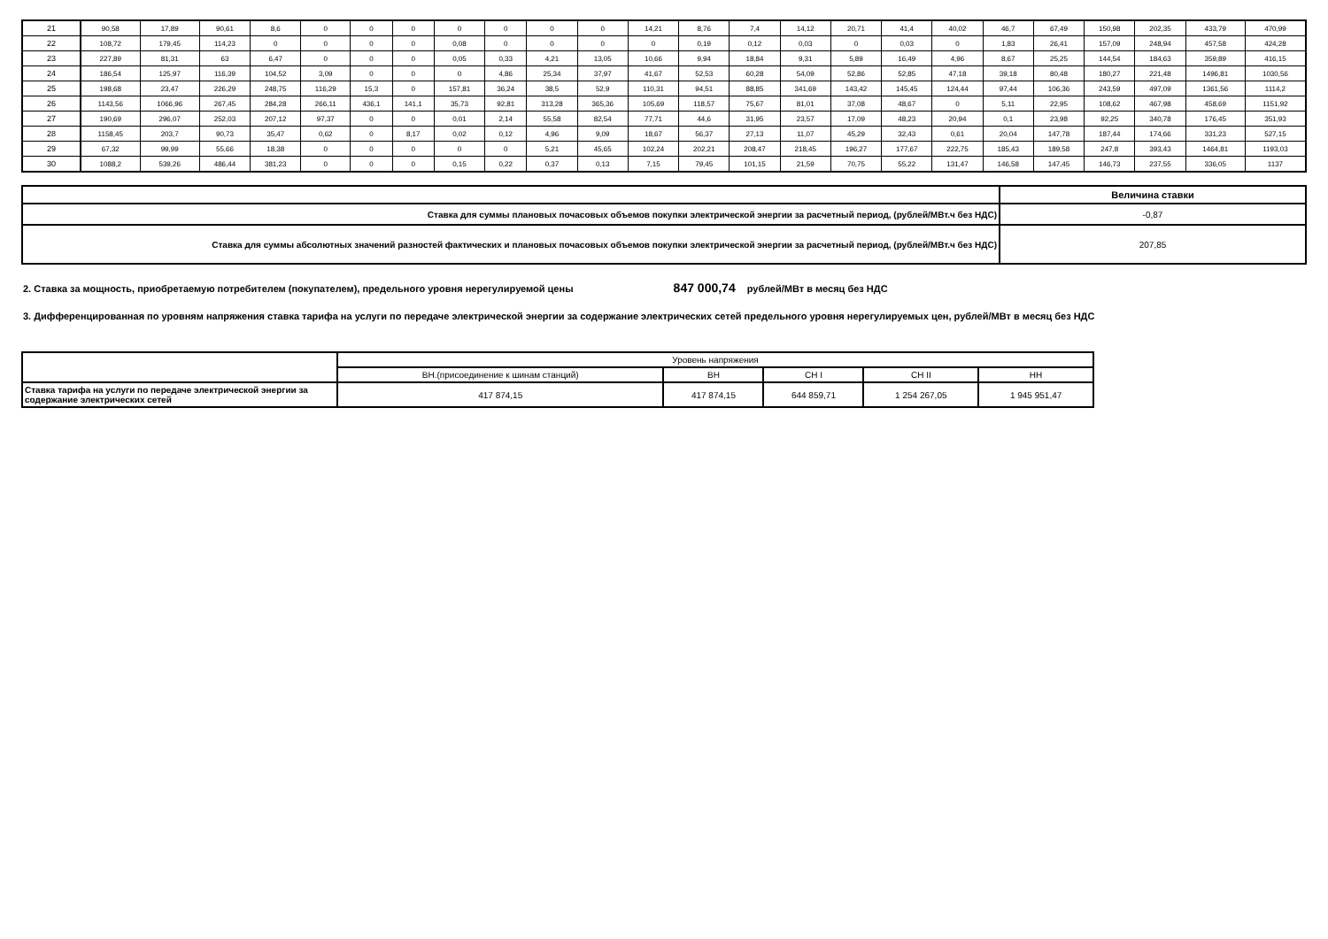| 21 | 90,58 | 17,89 | 90,61 | 8,6 | 0 | 0 | 0 | 0 | 0 | 0 | 0 | 14,21 | 8,76 | 7,4 | 14,12 | 20,71 | 41,4 | 40,02 | 46,7 | 67,49 | 150,98 | 202,35 | 433,79 | 470,99 |
| 22 | 108,72 | 179,45 | 114,23 | 0 | 0 | 0 | 0 | 0,08 | 0 | 0 | 0 | 0 | 0,19 | 0,12 | 0,03 | 0 | 0,03 | 0 | 1,83 | 26,41 | 157,09 | 248,94 | 457,58 | 424,28 |
| 23 | 227,89 | 81,31 | 63 | 6,47 | 0 | 0 | 0 | 0,05 | 0,33 | 4,21 | 13,05 | 10,66 | 9,94 | 18,84 | 9,31 | 5,89 | 16,49 | 4,96 | 8,67 | 25,25 | 144,54 | 184,63 | 359,89 | 416,15 |
| 24 | 186,54 | 125,97 | 116,39 | 104,52 | 3,09 | 0 | 0 | 0 | 4,86 | 25,34 | 37,97 | 41,67 | 52,53 | 60,28 | 54,09 | 52,86 | 52,85 | 47,18 | 39,18 | 80,48 | 180,27 | 221,48 | 1496,81 | 1030,56 |
| 25 | 198,68 | 23,47 | 226,29 | 248,75 | 116,29 | 15,3 | 0 | 157,81 | 36,24 | 38,5 | 52,9 | 110,31 | 94,51 | 88,85 | 341,69 | 143,42 | 145,45 | 124,44 | 97,44 | 106,36 | 243,59 | 497,09 | 1361,56 | 1114,2 |
| 26 | 1143,56 | 1066,96 | 267,45 | 284,28 | 266,11 | 436,1 | 141,1 | 35,73 | 92,81 | 313,28 | 365,36 | 105,69 | 118,57 | 75,67 | 81,01 | 37,08 | 48,67 | 0 | 5,11 | 22,95 | 108,62 | 467,98 | 458,69 | 1151,92 |
| 27 | 190,69 | 296,07 | 252,03 | 207,12 | 97,37 | 0 | 0 | 0,01 | 2,14 | 55,58 | 82,54 | 77,71 | 44,6 | 31,95 | 23,57 | 17,09 | 48,23 | 20,94 | 0,1 | 23,98 | 92,25 | 340,78 | 176,45 | 351,93 |
| 28 | 1158,45 | 203,7 | 90,73 | 35,47 | 0,62 | 0 | 8,17 | 0,02 | 0,12 | 4,96 | 9,09 | 18,67 | 56,37 | 27,13 | 11,07 | 45,29 | 32,43 | 0,61 | 20,04 | 147,78 | 187,44 | 174,66 | 331,23 | 527,15 |
| 29 | 67,32 | 99,99 | 55,66 | 18,38 | 0 | 0 | 0 | 0 | 0 | 5,21 | 45,65 | 102,24 | 202,21 | 208,47 | 218,45 | 196,27 | 177,67 | 222,75 | 185,43 | 189,58 | 247,8 | 393,43 | 1464,81 | 1193,03 |
| 30 | 1088,2 | 539,26 | 486,44 | 381,23 | 0 | 0 | 0 | 0,15 | 0,22 | 0,37 | 0,13 | 7,15 | 79,45 | 101,15 | 21,59 | 70,75 | 55,22 | 131,47 | 146,58 | 147,45 | 146,73 | 237,55 | 336,05 | 1137 |
| | Величина ставки |
| Ставка для суммы плановых почасовых объемов покупки электрической энергии за расчетный период, (рублей/МВт.ч без НДС) | -0,87 |
| Ставка для суммы абсолютных значений разностей фактических и плановых почасовых объемов покупки электрической энергии за расчетный период, (рублей/МВт.ч без НДС) | 207,85 |
2. Ставка за мощность, приобретаемую потребителем (покупателем), предельного уровня нерегулируемой цены 847 000,74 рублей/МВт в месяц без НДС
3. Дифференцированная по уровням напряжения ставка тарифа на услуги по передаче электрической энергии за содержание электрических сетей предельного уровня нерегулируемых цен, рублей/МВт в месяц без НДС
| | Уровень напряжения | | | | |
| | ВН.(присоединение к шинам станций) | ВН | СН I | СН II | НН |
| Ставка тарифа на услуги по передаче электрической энергии за содержание электрических сетей | 417 874,15 | 417 874,15 | 644 859,71 | 1 254 267,05 | 1 945 951,47 |